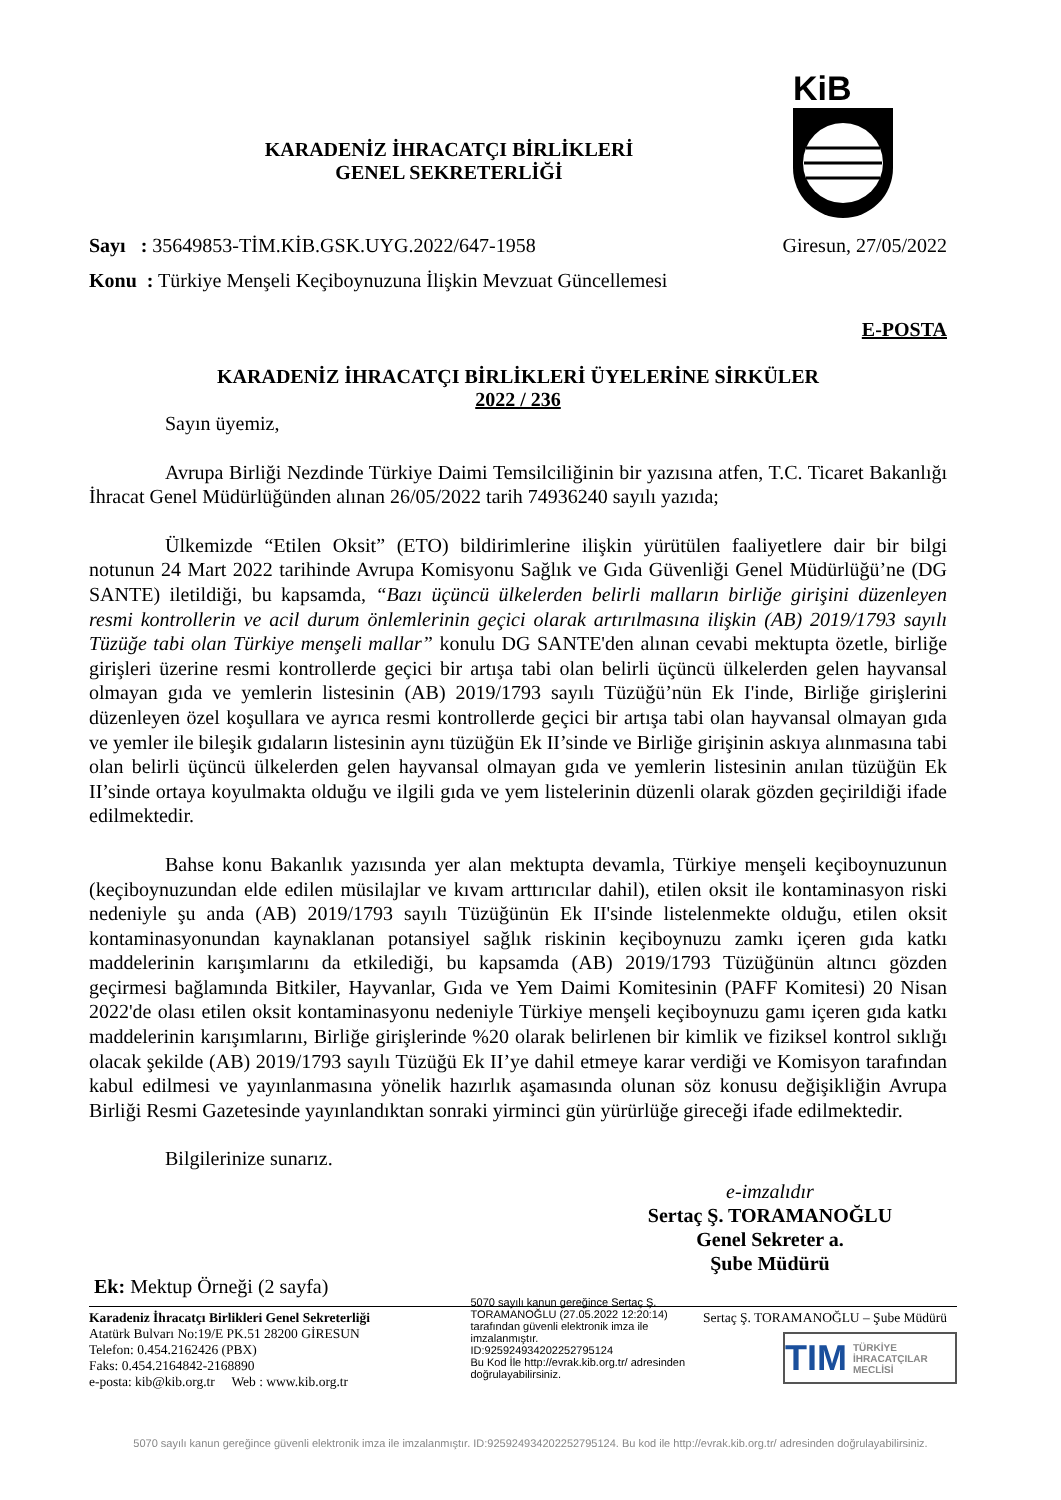KiB
KARADENİZ İHRACATÇI BİRLİKLERİ
GENEL SEKRETERLİĞİ
Sayı : 35649853-TİM.KİB.GSK.UYG.2022/647-1958 Giresun, 27/05/2022
Konu : Türkiye Menşeli Keçiboynuzuna İlişkin Mevzuat Güncellemesi
E-POSTA
KARADENİZ İHRACATÇI BİRLİKLERİ ÜYELERİNE SİRKÜLER
2022 / 236
Sayın üyemiz,
Avrupa Birliği Nezdinde Türkiye Daimi Temsilciliğinin bir yazısına atfen, T.C. Ticaret Bakanlığı İhracat Genel Müdürlüğünden alınan 26/05/2022 tarih 74936240 sayılı yazıda;
Ülkemizde “Etilen Oksit” (ETO) bildirimlerine ilişkin yürütülen faaliyetlere dair bir bilgi notunun 24 Mart 2022 tarihinde Avrupa Komisyonu Sağlık ve Gıda Güvenliği Genel Müdürlüğü’ne (DG SANTE) iletildiği, bu kapsamda, “Bazı üçüncü ülkelerden belirli malların birliğe girişini düzenleyen resmi kontrollerin ve acil durum önlemlerinin geçici olarak artırılmasına ilişkin (AB) 2019/1793 sayılı Tüzüğe tabi olan Türkiye menşeli mallar” konulu DG SANTE'den alınan cevabi mektupta özetle, birliğe girişleri üzerine resmi kontrollerde geçici bir artışa tabi olan belirli üçüncü ülkelerden gelen hayvansal olmayan gıda ve yemlerin listesinin (AB) 2019/1793 sayılı Tüzüğü’nün Ek I'inde, Birliğe girişlerini düzenleyen özel koşullara ve ayrıca resmi kontrollerde geçici bir artışa tabi olan hayvansal olmayan gıda ve yemler ile bileşik gıdaların listesinin aynı tüzüğün Ek II’sinde ve Birliğe girişinin askıya alınmasına tabi olan belirli üçüncü ülkelerden gelen hayvansal olmayan gıda ve yemlerin listesinin anılan tüzüğün Ek II’sinde ortaya koyulmakta olduğu ve ilgili gıda ve yem listelerinin düzenli olarak gözden geçirildiği ifade edilmektedir.
Bahse konu Bakanlık yazısında yer alan mektupta devamla, Türkiye menşeli keçiboynuzunun (keçiboynuzundan elde edilen müsilajlar ve kıvam arttırıcılar dahil), etilen oksit ile kontaminasyon riski nedeniyle şu anda (AB) 2019/1793 sayılı Tüzüğünün Ek II'sinde listelenmekte olduğu, etilen oksit kontaminasyonundan kaynaklanan potansiyel sağlık riskinin keçiboynuzu zamkı içeren gıda katkı maddelerinin karışımlarını da etkilediği, bu kapsamda (AB) 2019/1793 Tüzüğünün altıncı gözden geçirmesi bağlamında Bitkiler, Hayvanlar, Gıda ve Yem Daimi Komitesinin (PAFF Komitesi) 20 Nisan 2022'de olası etilen oksit kontaminasyonu nedeniyle Türkiye menşeli keçiboynuzu gamı içeren gıda katkı maddelerinin karışımlarını, Birliğe girişlerinde %20 olarak belirlenen bir kimlik ve fiziksel kontrol sıklığı olacak şekilde (AB) 2019/1793 sayılı Tüzüğü Ek II’ye dahil etmeye karar verdiği ve Komisyon tarafından kabul edilmesi ve yayınlanmasına yönelik hazırlık aşamasında olunan söz konusu değişikliğin Avrupa Birliği Resmi Gazetesinde yayınlandıktan sonraki yirminci gün yürürlüğe gireceği ifade edilmektedir.
Bilgilerinize sunarız.
e-imzalıdır
Sertaç Ş. TORAMANOĞLU
Genel Sekreter a.
Şube Müdürü
Ek: Mektup Örneği (2 sayfa)
Karadeniz İhracatçı Birlikleri Genel Sekreterliği
Atatürk Bulvarı No:19/E PK.51 28200 GİRESUN
Telefon: 0.454.2162426 (PBX)
Faks: 0.454.2164842-2168890
e-posta: kib@kib.org.tr Web : www.kib.org.tr
5070 sayılı kanun gereğince Sertaç Ş. TORAMANOĞLU (27.05.2022 12:20:14) tarafından güvenli elektronik imza ile imzalanmıştır.
ID:9259249342022527951​24
Bu Kod İle http://evrak.kib.org.tr/ adresinden doğrulayabilirsiniz.
Sertaç Ş. TORAMANOĞLU – Şube Müdürü
TIM TÜRKİYE
İHRACATÇILAR
MECLİSİ
5070 sayılı kanun gereğince güvenli elektronik imza ile imzalanmıştır. ID:925924934202252795124. Bu kod ile http://evrak.kib.org.tr/ adresinden doğrulayabilirsiniz.